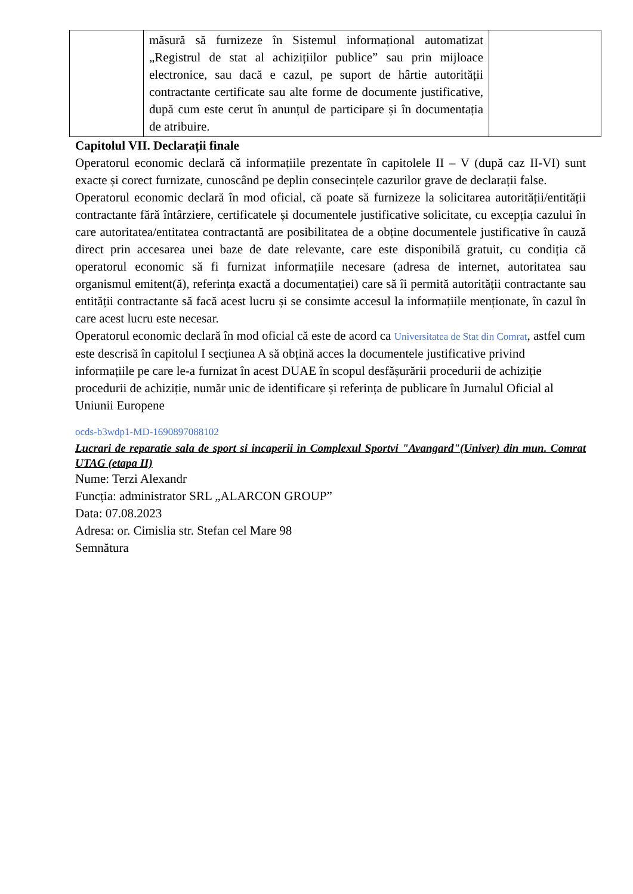| | măsură să furnizeze în Sistemul informațional automatizat „Registrul de stat al achizițiilor publice” sau prin mijloace electronice, sau dacă e cazul, pe suport de hârtie autorității contractante certificate sau alte forme de documente justificative, după cum este cerut în anunțul de participare și în documentația de atribuire. | |
Capitolul VII. Declarații finale
Operatorul economic declară că informațiile prezentate în capitolele II – V (după caz II-VI) sunt exacte și corect furnizate, cunoscând pe deplin consecințele cazurilor grave de declarații false.
Operatorul economic declară în mod oficial, că poate să furnizeze la solicitarea autorității/entității contractante fără întârziere, certificatele și documentele justificative solicitate, cu excepția cazului în care autoritatea/entitatea contractantă are posibilitatea de a obține documentele justificative în cauză direct prin accesarea unei baze de date relevante, care este disponibilă gratuit, cu condiția că operatorul economic să fi furnizat informațiile necesare (adresa de internet, autoritatea sau organismul emitent(ă), referința exactă a documentației) care să îi permită autorității contractante sau entității contractante să facă acest lucru și se consimte accesul la informațiile menționate, în cazul în care acest lucru este necesar.
Operatorul economic declară în mod oficial că este de acord ca Universitatea de Stat din Comrat, astfel cum este descrisă în capitolul I secțiunea A să obțină acces la documentele justificative privind informațiile pe care le-a furnizat în acest DUAE în scopul desfășurării procedurii de achiziție procedurii de achiziție, număr unic de identificare și referința de publicare în Jurnalul Oficial al Uniunii Europene
ocds-b3wdp1-MD-1690897088102
Lucrari de reparatie sala de sport si incaperii in Complexul Sportvi "Avangard"(Univer) din mun. Comrat UTAG (etapa II)
Nume: Terzi Alexandr
Funcția: administrator SRL „ALARCON GROUP”
Data: 07.08.2023
Adresa: or. Cimislia str. Stefan cel Mare 98
Semnătura